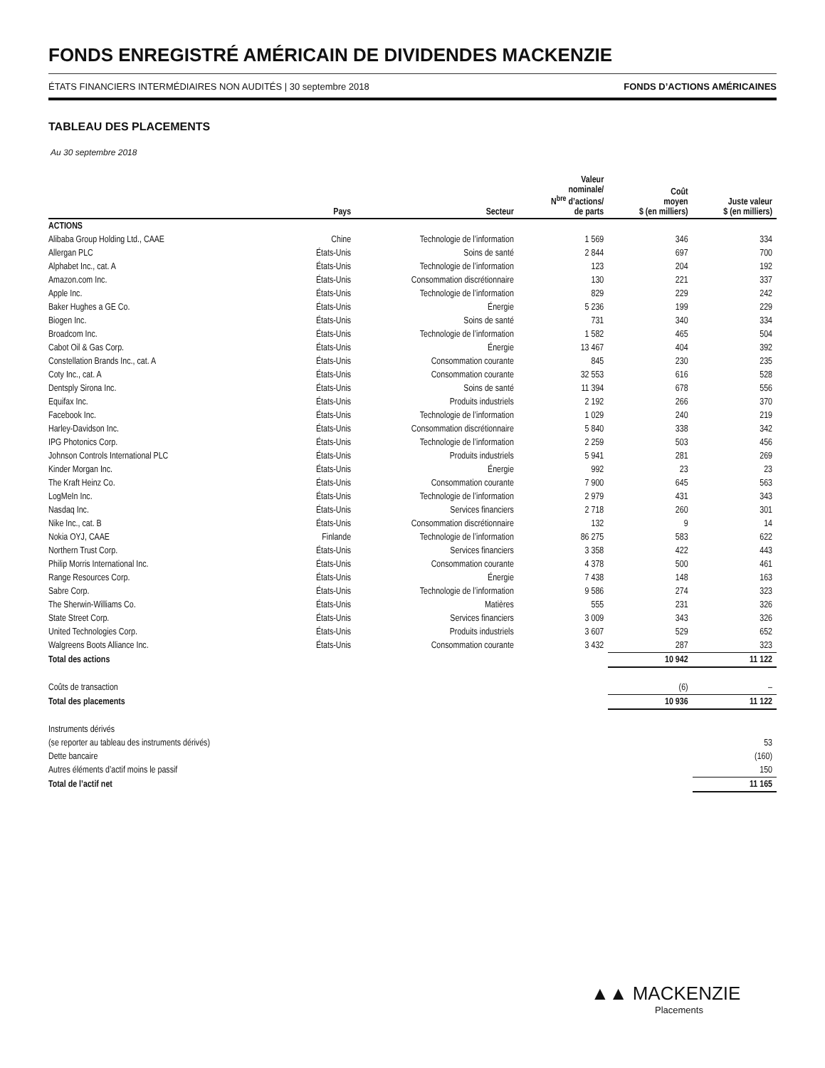FONDS ENREGISTRÉ AMÉRICAIN DE DIVIDENDES MACKENZIE
ÉTATS FINANCIERS INTERMÉDIAIRES NON AUDITÉS | 30 septembre 2018 FONDS D’ACTIONS AMÉRICAINES
TABLEAU DES PLACEMENTS
Au 30 septembre 2018
| | Pays | Secteur | Valeur nominale/ N<sup>bre</sup> d’actions/ de parts | Coût moyen $ (en milliers) | Juste valeur $ (en milliers) |
| --- | --- | --- | --- | --- | --- |
| ACTIONS | | | | | |
| Alibaba Group Holding Ltd., CAAE | Chine | Technologie de l’information | 1 569 | 346 | 334 |
| Allergan PLC | États-Unis | Soins de santé | 2 844 | 697 | 700 |
| Alphabet Inc., cat. A | États-Unis | Technologie de l’information | 123 | 204 | 192 |
| Amazon.com Inc. | États-Unis | Consommation discrétionnaire | 130 | 221 | 337 |
| Apple Inc. | États-Unis | Technologie de l’information | 829 | 229 | 242 |
| Baker Hughes a GE Co. | États-Unis | Énergie | 5 236 | 199 | 229 |
| Biogen Inc. | États-Unis | Soins de santé | 731 | 340 | 334 |
| Broadcom Inc. | États-Unis | Technologie de l’information | 1 582 | 465 | 504 |
| Cabot Oil & Gas Corp. | États-Unis | Énergie | 13 467 | 404 | 392 |
| Constellation Brands Inc., cat. A | États-Unis | Consommation courante | 845 | 230 | 235 |
| Coty Inc., cat. A | États-Unis | Consommation courante | 32 553 | 616 | 528 |
| Dentsply Sirona Inc. | États-Unis | Soins de santé | 11 394 | 678 | 556 |
| Equifax Inc. | États-Unis | Produits industriels | 2 192 | 266 | 370 |
| Facebook Inc. | États-Unis | Technologie de l’information | 1 029 | 240 | 219 |
| Harley-Davidson Inc. | États-Unis | Consommation discrétionnaire | 5 840 | 338 | 342 |
| IPG Photonics Corp. | États-Unis | Technologie de l’information | 2 259 | 503 | 456 |
| Johnson Controls International PLC | États-Unis | Produits industriels | 5 941 | 281 | 269 |
| Kinder Morgan Inc. | États-Unis | Énergie | 992 | 23 | 23 |
| The Kraft Heinz Co. | États-Unis | Consommation courante | 7 900 | 645 | 563 |
| LogMeIn Inc. | États-Unis | Technologie de l’information | 2 979 | 431 | 343 |
| Nasdaq Inc. | États-Unis | Services financiers | 2 718 | 260 | 301 |
| Nike Inc., cat. B | États-Unis | Consommation discrétionnaire | 132 | 9 | 14 |
| Nokia OYJ, CAAE | Finlande | Technologie de l’information | 86 275 | 583 | 622 |
| Northern Trust Corp. | États-Unis | Services financiers | 3 358 | 422 | 443 |
| Philip Morris International Inc. | États-Unis | Consommation courante | 4 378 | 500 | 461 |
| Range Resources Corp. | États-Unis | Énergie | 7 438 | 148 | 163 |
| Sabre Corp. | États-Unis | Technologie de l’information | 9 586 | 274 | 323 |
| The Sherwin-Williams Co. | États-Unis | Matières | 555 | 231 | 326 |
| State Street Corp. | États-Unis | Services financiers | 3 009 | 343 | 326 |
| United Technologies Corp. | États-Unis | Produits industriels | 3 607 | 529 | 652 |
| Walgreens Boots Alliance Inc. | États-Unis | Consommation courante | 3 432 | 287 | 323 |
| Total des actions | | | | 10 942 | 11 122 |
| Coûts de transaction | | | | (6) | – |
| Total des placements | | | | 10 936 | 11 122 |
| Instruments dérivés | | | | | |
| (se reporter au tableau des instruments dérivés) | | | | | 53 |
| Dette bancaire | | | | | (160) |
| Autres éléments d’actif moins le passif | | | | | 150 |
| Total de l’actif net | | | | | 11 165 |
▲▲ MACKENZIE
Placements